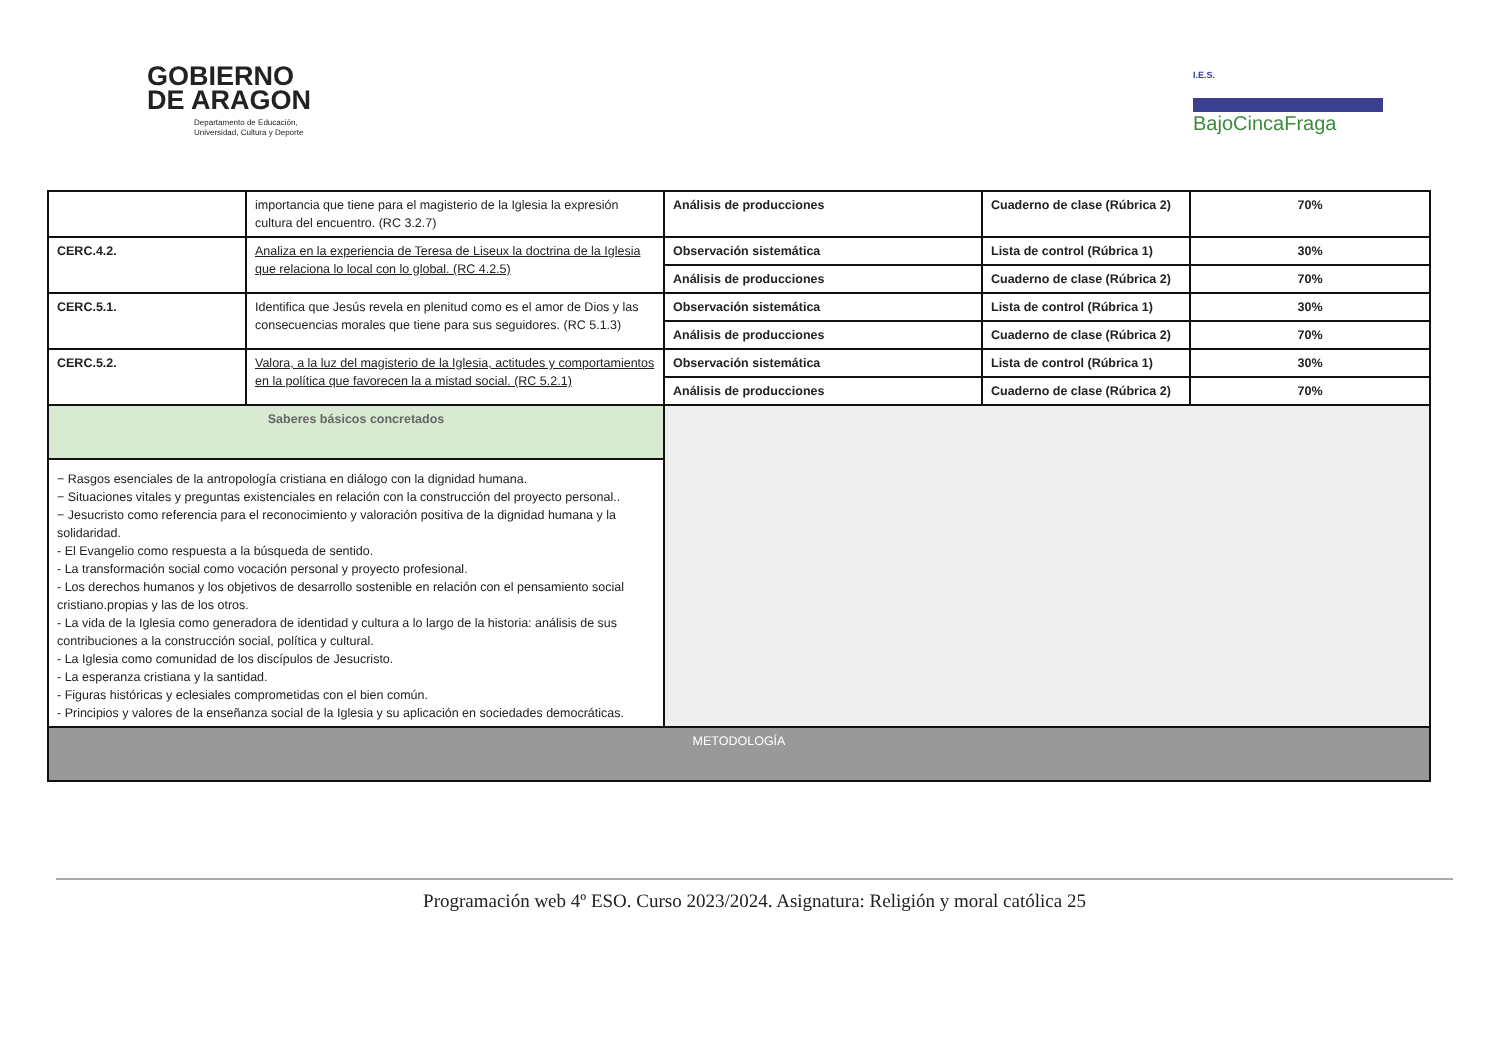GOBIERNO
DE ARAGON
Departamento de Educación,
Universidad, Cultura y Deporte
I.E.S.
BajoCincaFraga
| | importancia que tiene para el magisterio de la Iglesia la expresión cultura del encuentro. (RC 3.2.7) | Análisis de producciones | Cuaderno de clase (Rúbrica 2) | 70% |
| CERC.4.2. | Analiza en la experiencia de Teresa de Liseux la doctrina de la Iglesia que relaciona lo local con lo global. (RC 4.2.5) | Observación sistemática | Lista de control (Rúbrica 1) | 30% |
| | | Análisis de producciones | Cuaderno de clase (Rúbrica 2) | 70% |
| CERC.5.1. | Identifica que Jesús revela en plenitud como es el amor de Dios y las consecuencias morales que tiene para sus seguidores. (RC 5.1.3) | Observación sistemática | Lista de control (Rúbrica 1) | 30% |
| | | Análisis de producciones | Cuaderno de clase (Rúbrica 2) | 70% |
| CERC.5.2. | Valora, a la luz del magisterio de la Iglesia, actitudes y comportamientos en la política que favorecen la a mistad social. (RC 5.2.1) | Observación sistemática | Lista de control (Rúbrica 1) | 30% |
| | | Análisis de producciones | Cuaderno de clase (Rúbrica 2) | 70% |
| Saberes básicos concretados | | | | |
| − Rasgos esenciales de la antropología cristiana en diálogo con la dignidad humana. − Situaciones vitales y preguntas existenciales en relación con la construcción del proyecto personal.. − Jesucristo como referencia para el reconocimiento y valoración positiva de la dignidad humana y la solidaridad. - El Evangelio como respuesta a la búsqueda de sentido. - La transformación social como vocación personal y proyecto profesional. - Los derechos humanos y los objetivos de desarrollo sostenible en relación con el pensamiento social cristiano.propias y las de los otros. - La vida de la Iglesia como generadora de identidad y cultura a lo largo de la historia: análisis de sus contribuciones a la construcción social, política y cultural. - La Iglesia como comunidad de los discípulos de Jesucristo. - La esperanza cristiana y la santidad. - Figuras históricas y eclesiales comprometidas con el bien común. - Principios y valores de la enseñanza social de la Iglesia y su aplicación en sociedades democráticas. | | | | |
| METODOLOGÍA | | | | |
Programación web 4º ESO. Curso 2023/2024. Asignatura: Religión y moral católica 25